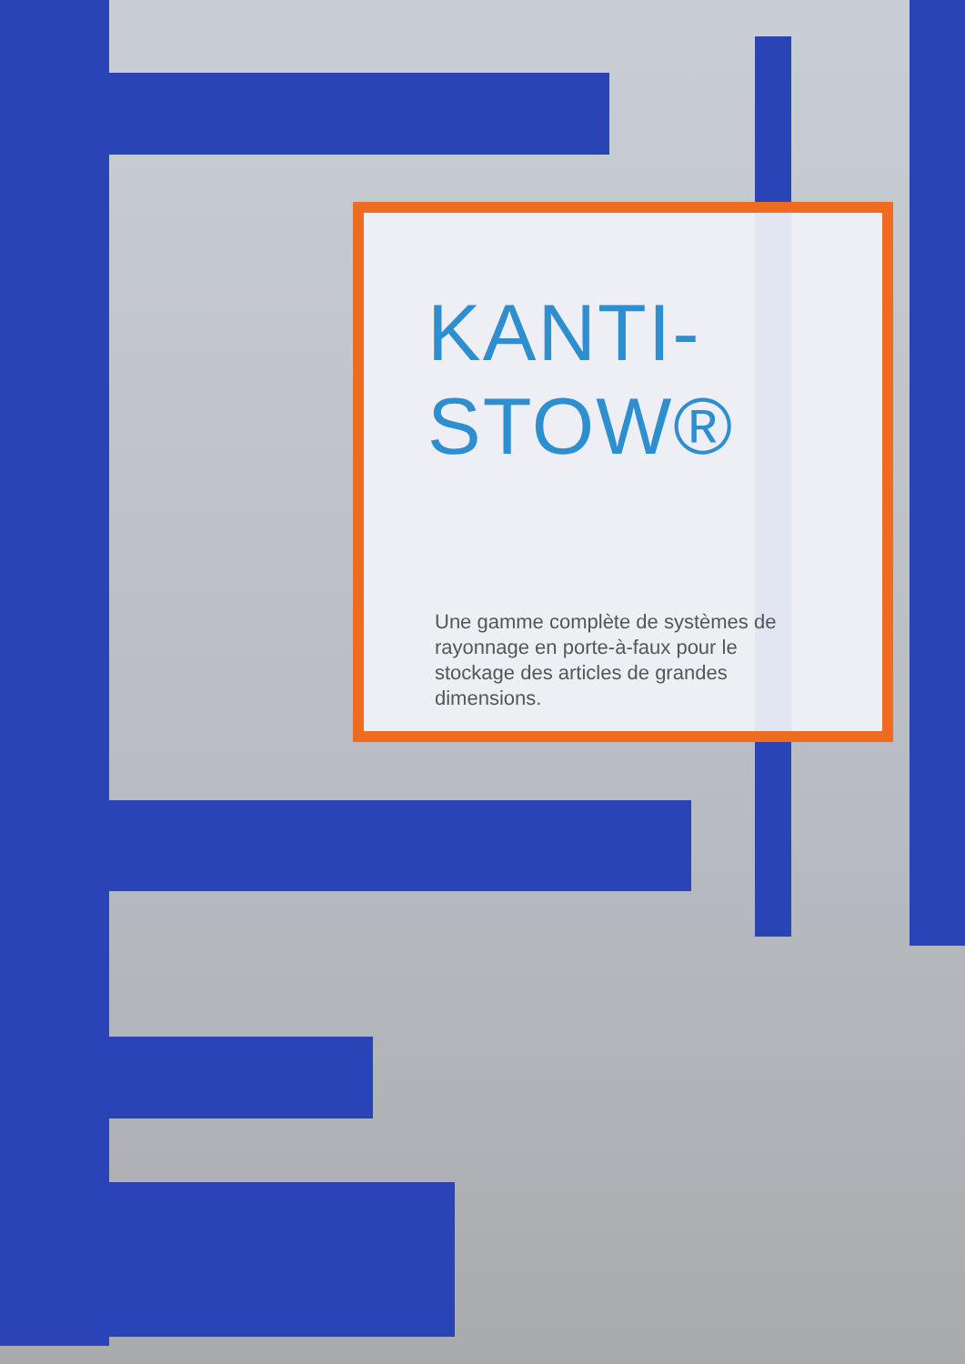KANTI-
STOW®
Une gamme complète de systèmes de rayonnage en porte-à-faux pour le stockage des articles de grandes dimensions.